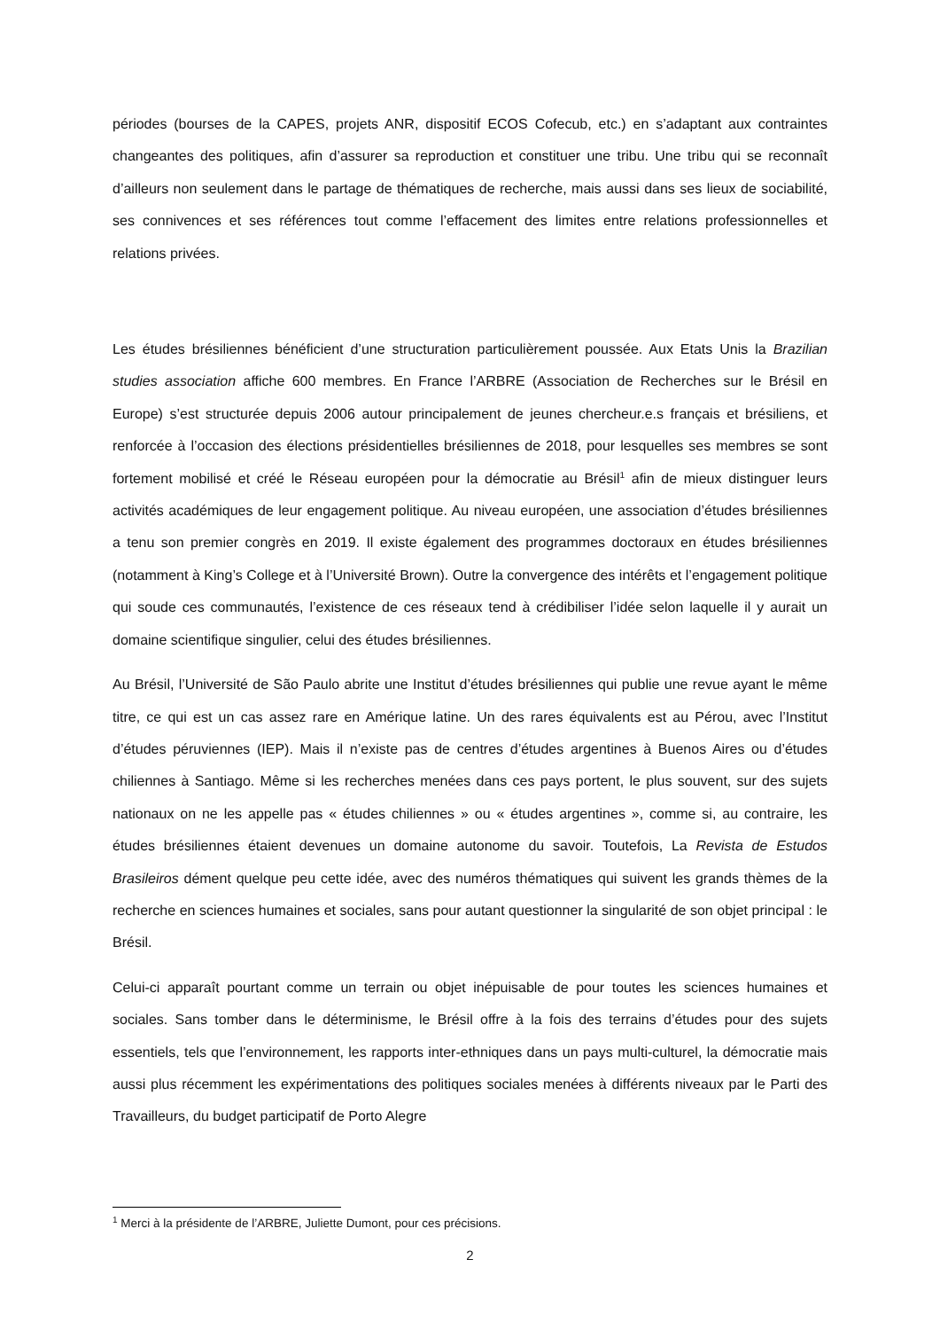périodes (bourses de la CAPES, projets ANR, dispositif ECOS Cofecub, etc.) en s’adaptant aux contraintes changeantes des politiques, afin d’assurer sa reproduction et constituer une tribu. Une tribu qui se reconnaît d’ailleurs non seulement dans le partage de thématiques de recherche, mais aussi dans ses lieux de sociabilité, ses connivences et ses références tout comme l’effacement des limites entre relations professionnelles et relations privées.
Les études brésiliennes bénéficient d’une structuration particulièrement poussée. Aux Etats Unis la Brazilian studies association affiche 600 membres. En France l’ARBRE (Association de Recherches sur le Brésil en Europe) s’est structurée depuis 2006 autour principalement de jeunes chercheur.e.s français et brésiliens, et renforcée à l’occasion des élections présidentielles brésiliennes de 2018, pour lesquelles ses membres se sont fortement mobilisé et créé le Réseau européen pour la démocratie au Brésil<sup>1</sup> afin de mieux distinguer leurs activités académiques de leur engagement politique. Au niveau européen, une association d’études brésiliennes a tenu son premier congrès en 2019. Il existe également des programmes doctoraux en études brésiliennes (notamment à King’s College et à l’Université Brown). Outre la convergence des intérêts et l’engagement politique qui soude ces communautés, l’existence de ces réseaux tend à crédibiliser l’idée selon laquelle il y aurait un domaine scientifique singulier, celui des études brésiliennes.
Au Brésil, l’Université de São Paulo abrite une Institut d’études brésiliennes qui publie une revue ayant le même titre, ce qui est un cas assez rare en Amérique latine. Un des rares équivalents est au Pérou, avec l’Institut d’études péruviennes (IEP). Mais il n’existe pas de centres d’études argentines à Buenos Aires ou d’études chiliennes à Santiago. Même si les recherches menées dans ces pays portent, le plus souvent, sur des sujets nationaux on ne les appelle pas « études chiliennes » ou « études argentines », comme si, au contraire, les études brésiliennes étaient devenues un domaine autonome du savoir. Toutefois, La Revista de Estudos Brasileiros dément quelque peu cette idée, avec des numéros thématiques qui suivent les grands thèmes de la recherche en sciences humaines et sociales, sans pour autant questionner la singularité de son objet principal : le Brésil.
Celui-ci apparaît pourtant comme un terrain ou objet inépuisable de pour toutes les sciences humaines et sociales. Sans tomber dans le déterminisme, le Brésil offre à la fois des terrains d’études pour des sujets essentiels, tels que l’environnement, les rapports inter-ethniques dans un pays multi-culturel, la démocratie mais aussi plus récemment les expérimentations des politiques sociales menées à différents niveaux par le Parti des Travailleurs, du budget participatif de Porto Alegre
<sup>1</sup> Merci à la présidente de l’ARBRE, Juliette Dumont, pour ces précisions.
2